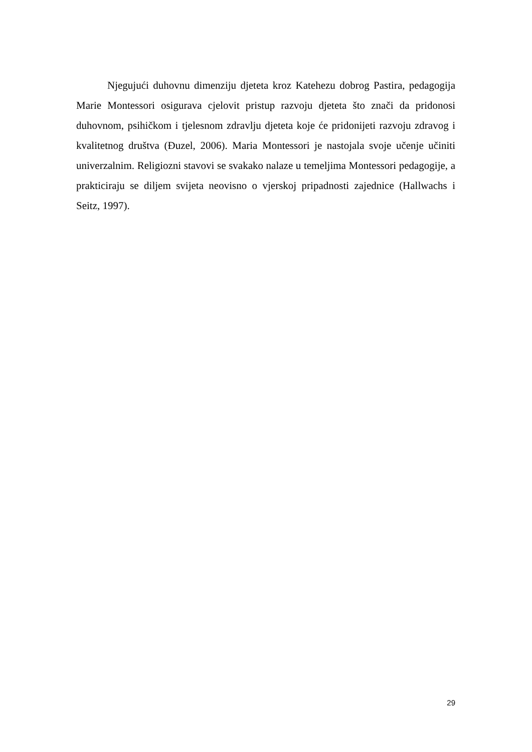Njegujući duhovnu dimenziju djeteta kroz Katehezu dobrog Pastira, pedagogija Marie Montessori osigurava cjelovit pristup razvoju djeteta što znači da pridonosi duhovnom, psihičkom i tjelesnom zdravlju djeteta koje će pridonijeti razvoju zdravog i kvalitetnog društva (Đuzel, 2006). Maria Montessori je nastojala svoje učenje učiniti univerzalnim. Religiozni stavovi se svakako nalaze u temeljima Montessori pedagogije, a prakticiraju se diljem svijeta neovisno o vjerskoj pripadnosti zajednice (Hallwachs i Seitz, 1997).
29